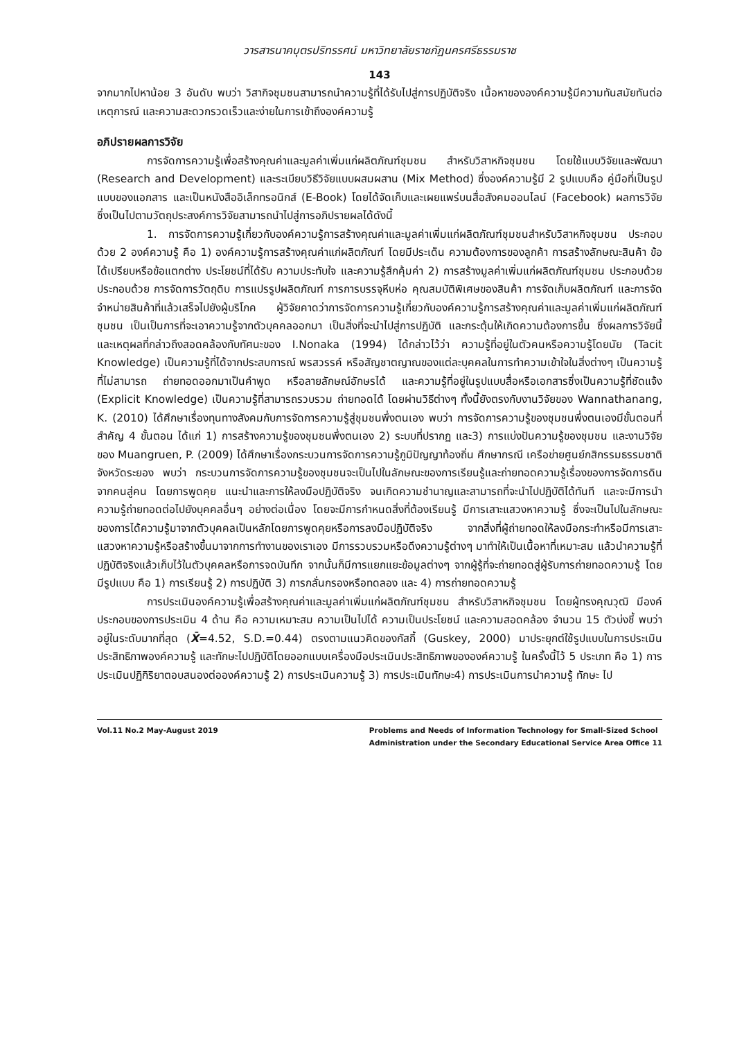วารสารนาคบุตรปริทรรศน์ มหาวิทยาลัยราชภัฏนครศรีธรรมราช
143
จากมากไปหาน้อย 3 อันดับ พบว่า วิสากิจชุมชนสามารถนำความรู้ที่ได้รับไปสู่การปฏิบัติจริง เนื้อหาขององค์ความรู้มีความทันสมัยทันต่อเหตุการณ์ และความสะดวกรวดเร็วและง่ายในการเข้าถึงองค์ความรู้
อภิปรายผลการวิจัย
การจัดการความรู้เพื่อสร้างคุณค่าและมูลค่าเพิ่มแก่ผลิตภัณฑ์ชุมชน สำหรับวิสาหกิจชุมชน โดยใช้แบบวิจัยและพัฒนา (Research and Development) และระเบียบวิธีวิจัยแบบผสมผสาน (Mix Method) ซึ่งองค์ความรู้มี 2 รูปแบบคือ คู่มือที่เป็นรูปแบบของแอกสาร และเป็นหนังสืออิเล็กทรอนิกส์ (E-Book) โดยได้จัดเก็บและเผยแพร่บนสื่อสังคมออนไลน์ (Facebook) ผลการวิจัยซึ่งเป็นไปตามวัตถุประสงค์การวิจัยสามารถนำไปสู่การอภิปรายผลได้ดังนี้
1. การจัดการความรู้เกี่ยวกับองค์ความรู้การสร้างคุณค่าและมูลค่าเพิ่มแก่ผลิตภัณฑ์ชุมชนสำหรับวิสาหกิจชุมชน ประกอบด้วย 2 องค์ความรู้ คือ 1) องค์ความรู้การสร้างคุณค่าแก่ผลิตภัณฑ์ โดยมีประเด็น ความต้องการของลูกค้า การสร้างลักษณะสินค้า ข้อได้เปรียบหรือข้อแตกต่าง ประโยชน์ที่ได้รับ ความประทับใจ และความรู้สึกคุ้มค่า 2) การสร้างมูลค่าเพิ่มแก่ผลิตภัณฑ์ชุมชน ประกอบด้วย ประกอบด้วย การจัดการวัตถุดิบ การแปรรูปผลิตภัณฑ์ การการบรรจุหีบห่อ คุณสมบัติพิเศษของสินค้า การจัดเก็บผลิตภัณฑ์ และการจัดจำหน่ายสินค้าที่แล้วเสร็จไปยังผู้บริโภค ผู้วิจัยคาดว่าการจัดการความรู้เกี่ยวกับองค์ความรู้การสร้างคุณค่าและมูลค่าเพิ่มแก่ผลิตภัณฑ์ชุมชน เป็นเป็นการที่จะเอาความรู้จากตัวบุคคลออกมา เป็นสิ่งที่จะนำไปสู่การปฏิบัติ และกระตุ้นให้เกิดความต้องการขึ้น ซึ่งผลการวิจัยนี้และเหตุผลที่กล่าวถึงสอดคล้องกับทัศนะของ I.Nonaka (1994) ได้กล่าวไว้ว่า ความรู้ที่อยู่ในตัวคนหรือความรู้โดยนัย (Tacit Knowledge) เป็นความรู้ที่ได้จากประสบการณ์ พรสวรรค์ หรือสัญชาตญาณของแต่ละบุคคลในการทำความเข้าใจในสิ่งต่างๆ เป็นความรู้ที่ไม่สามารถ ถ่ายทอดออกมาเป็นคำพูด หรือลายลักษณ์อักษรได้ และความรู้ที่อยู่ในรูปแบบสื่อหรือเอกสารซึ่งเป็นความรู้ที่ชัดแจ้ง (Explicit Knowledge) เป็นความรู้ที่สามารถรวบรวม ถ่ายทอดได้ โดยผ่านวิธีต่างๆ ทั้งนี้ยังตรงกับงานวิจัยของ Wannathanang, K. (2010) ได้ศึกษาเรื่องทุนทางสังคมกับการจัดการความรู้สู่ชุมชนพึ่งตนเอง พบว่า การจัดการความรู้ของชุมชนพึ่งตนเองมีขั้นตอนที่สำคัญ 4 ขั้นตอน ได้แก่ 1) การสร้างความรู้ของชุมชนพึ่งตนเอง 2) ระบบที่ปรากฏ และ3) การแบ่งปันความรู้ของชุมชน และงานวิจัยของ Muangruen, P. (2009) ได้ศึกษาเรื่องกระบวนการจัดการความรู้ภูมิปัญญาท้องถิ่น ศึกษากรณี เครือข่ายศูนย์กสิกรรมธรรมชาติ จังหวัดระยอง พบว่า กระบวนการจัดการความรู้ของชุมชนจะเป็นไปในลักษณะของการเรียนรู้และถ่ายทอดความรู้เรื่องของการจัดการดินจากคนสู่คน โดยการพูดคุย แนะนำและการให้ลงมือปฏิบัติจริง จนเกิดความชำนาญและสามารถที่จะนำไปปฏิบัติได้ทันที และจะมีการนำความรู้ถ่ายทอดต่อไปยังบุคคลอื่นๆ อย่างต่อเนื่อง โดยจะมีการกำหนดสิ่งที่ต้องเรียนรู้ มีการเสาะแสวงหาความรู้ ซึ่งจะเป็นไปในลักษณะของการได้ความรู้มาจากตัวบุคคลเป็นหลักโดยการพูดคุยหรือการลงมือปฏิบัติจริง จากสิ่งที่ผู้ถ่ายทอดให้ลงมือกระทำหรือมีการเสาะแสวงหาความรู้หรือสร้างขึ้นมาจากการทำงานของเราเอง มีการรวบรวมหรือดึงความรู้ต่างๆ มาทำให้เป็นเนื้อหาที่เหมาะสม แล้วนำความรู้ที่ปฏิบัติจริงแล้วเก็บไว้ในตัวบุคคลหรือการจดบันทึก จากนั้นก็มีการแยกแยะข้อมูลต่างๆ จากผู้รู้ที่จะถ่ายทอดสู่ผู้รับการถ่ายทอดความรู้ โดยมีรูปแบบ คือ 1) การเรียนรู้ 2) การปฏิบัติ 3) การกลั่นกรองหรือทดลอง และ 4) การถ่ายทอดความรู้
การประเมินองค์ความรู้เพื่อสร้างคุณค่าและมูลค่าเพิ่มแก่ผลิตภัณฑ์ชุมชน สำหรับวิสาหกิจชุมชน โดยผู้ทรงคุณวุฒิ มีองค์ประกอบของการประเมิน 4 ด้าน คือ ความเหมาะสม ความเป็นไปได้ ความเป็นประโยชน์ และความสอดคล้อง จำนวน 15 ตัวบ่งชี้ พบว่า อยู่ในระดับมากที่สุด (X̄=4.52, S.D.=0.44) ตรงตามแนวคิดของกัสกี้ (Guskey, 2000) มาประยุกต์ใช้รูปแบบในการประเมินประสิทธิภาพองค์ความรู้ และทักษะไปปฏิบัติโดยออกแบบเครื่องมือประเมินประสิทธิภาพขององค์ความรู้ ในครั้งนี้ไว้ 5 ประเภท คือ 1) การประเมินปฏิกิริยาตอบสนองต่อองค์ความรู้ 2) การประเมินความรู้ 3) การประเมินทักษะ4) การประเมินการนำความรู้ ทักษะ ไป
Vol.11 No.2 May-August 2019 Problems and Needs of Information Technology for Small-Sized School
Administration under the Secondary Educational Service Area Office 11